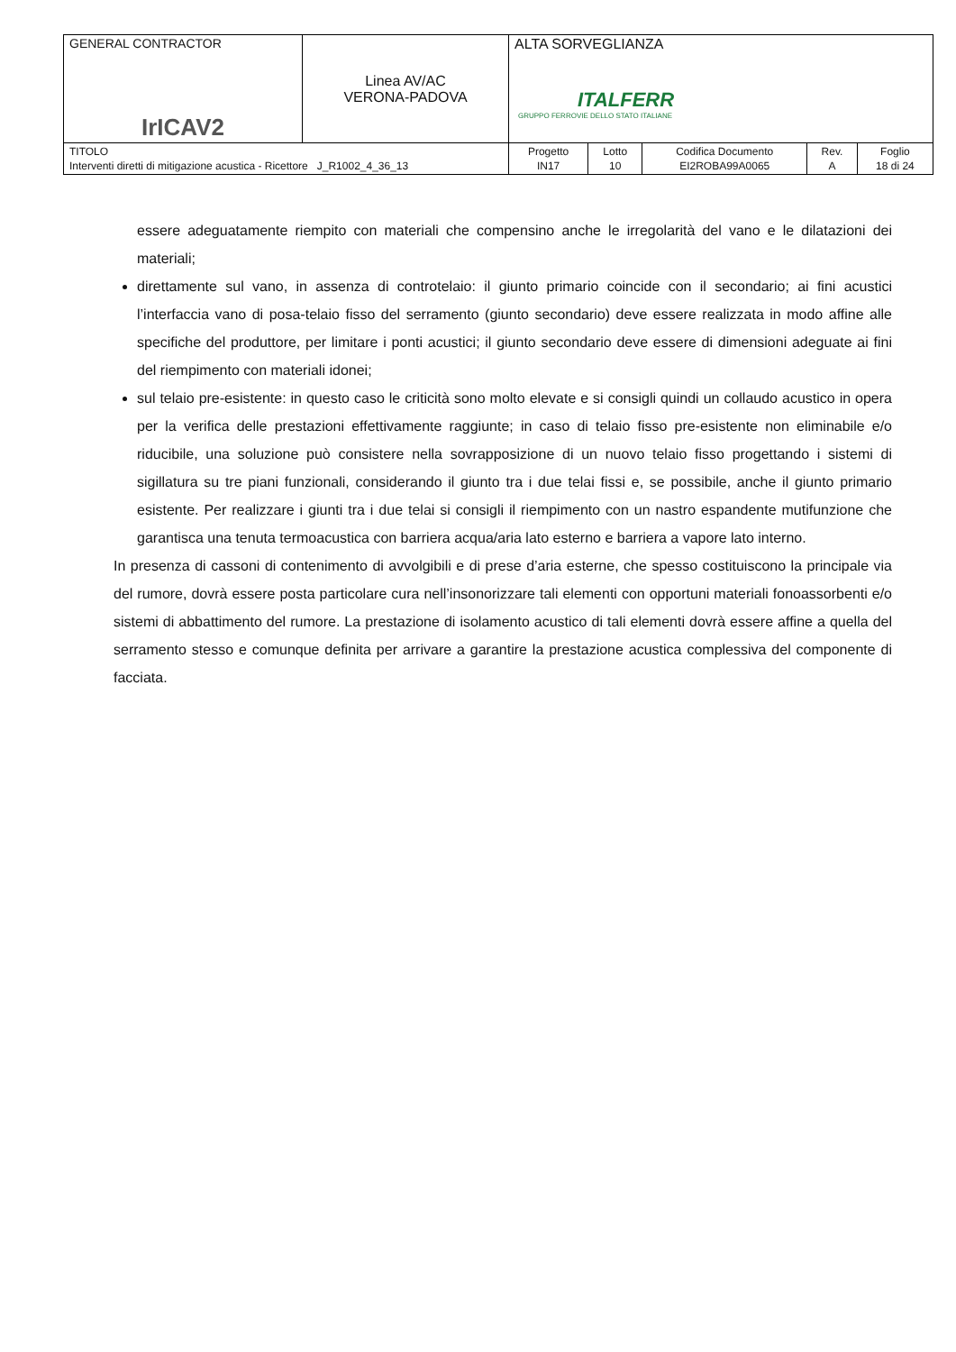| GENERAL CONTRACTOR IrICAV2 | Linea AV/AC VERONA-PADOVA | ALTA SORVEGLIANZA ITALFERR GRUPPO FERROVIE DELLO STATO ITALIANE | | | | |
| TITOLO Interventi diretti di mitigazione acustica - Ricettore J_R1002_4_36_13 | | Progetto IN17 | Lotto 10 | Codifica Documento EI2ROBA99A0065 | Rev. A | Foglio 18 di 24 |
essere adeguatamente riempito con materiali che compensino anche le irregolarità del vano e le dilatazioni dei materiali;
direttamente sul vano, in assenza di controtelaio: il giunto primario coincide con il secondario; ai fini acustici l’interfaccia vano di posa-telaio fisso del serramento (giunto secondario) deve essere realizzata in modo affine alle specifiche del produttore, per limitare i ponti acustici; il giunto secondario deve essere di dimensioni adeguate ai fini del riempimento con materiali idonei;
sul telaio pre-esistente: in questo caso le criticità sono molto elevate e si consigli quindi un collaudo acustico in opera per la verifica delle prestazioni effettivamente raggiunte; in caso di telaio fisso pre-esistente non eliminabile e/o riducibile, una soluzione può consistere nella sovrapposizione di un nuovo telaio fisso progettando i sistemi di sigillatura su tre piani funzionali, considerando il giunto tra i due telai fissi e, se possibile, anche il giunto primario esistente. Per realizzare i giunti tra i due telai si consigli il riempimento con un nastro espandente mutifunzione che garantisca una tenuta termoacustica con barriera acqua/aria lato esterno e barriera a vapore lato interno.
In presenza di cassoni di contenimento di avvolgibili e di prese d’aria esterne, che spesso costituiscono la principale via del rumore, dovrà essere posta particolare cura nell’insonorizzare tali elementi con opportuni materiali fonoassorbenti e/o sistemi di abbattimento del rumore. La prestazione di isolamento acustico di tali elementi dovrà essere affine a quella del serramento stesso e comunque definita per arrivare a garantire la prestazione acustica complessiva del componente di facciata.